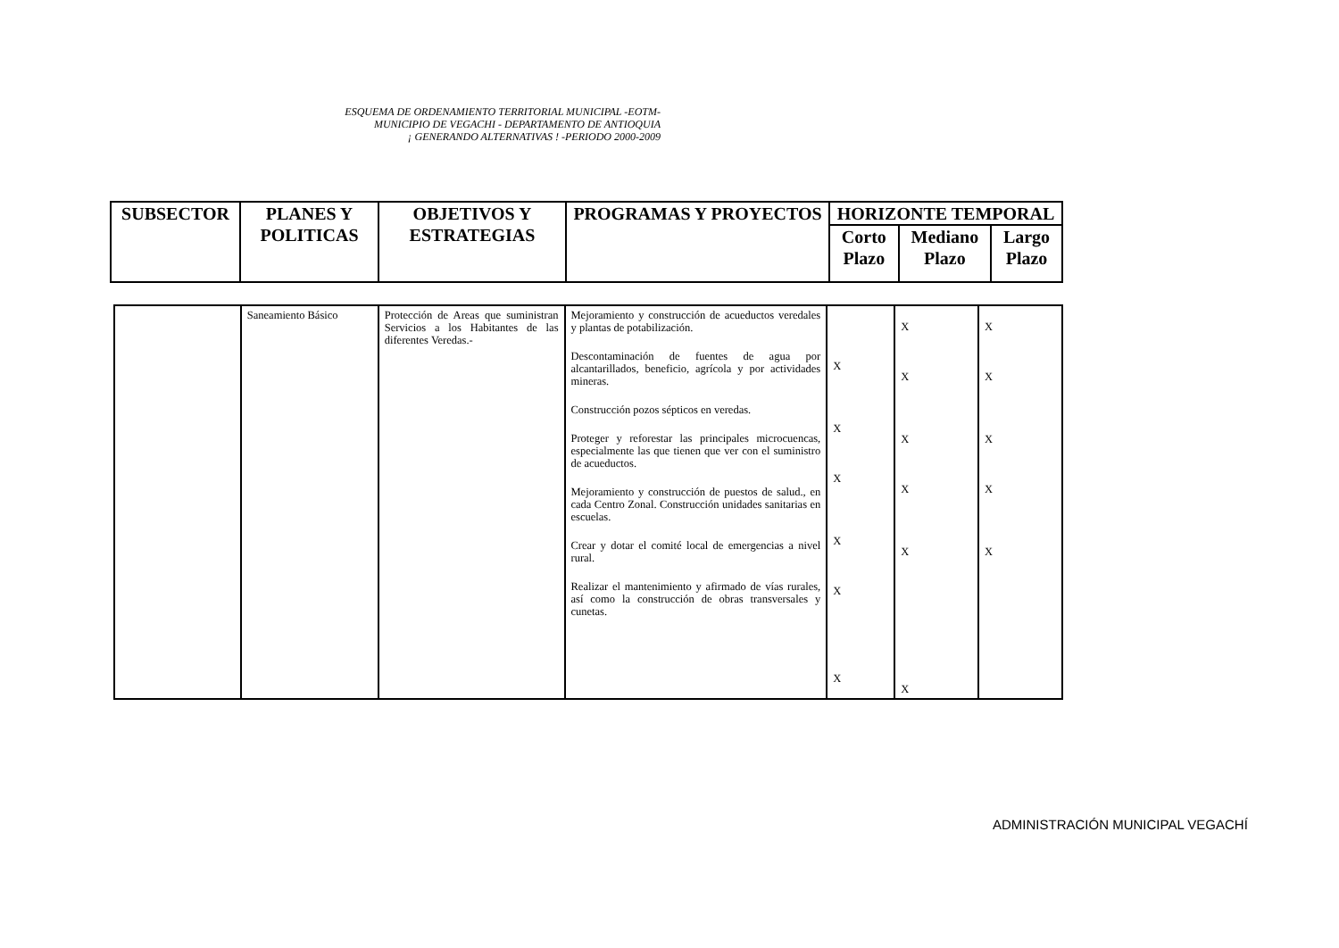ESQUEMA DE ORDENAMIENTO TERRITORIAL MUNICIPAL -EOTM-
MUNICIPIO DE VEGACHI - DEPARTAMENTO DE ANTIOQUIA
¡ GENERANDO ALTERNATIVAS ! -PERIODO 2000-2009
| SUBSECTOR | PLANES Y POLITICAS | OBJETIVOS Y ESTRATEGIAS | PROGRAMAS Y PROYECTOS | HORIZONTE TEMPORAL | | |
| --- | --- | --- | --- | --- | --- | --- |
| | | | | Corto Plazo | Mediano Plazo | Largo Plazo |
| | Saneamiento Básico | Protección de Areas que suministran Servicios a los Habitantes de las diferentes Veredas.- | Mejoramiento y construcción de acueductos veredales y plantas de potabilización. Descontaminación de fuentes de agua por alcantarillados, beneficio, agrícola y por actividades mineras. Construcción pozos sépticos en veredas. Proteger y reforestar las principales microcuencas, especialmente las que tienen que ver con el suministro de acueductos. Mejoramiento y construcción de puestos de salud., en cada Centro Zonal. Construcción unidades sanitarias en escuelas. Crear y dotar el comité local de emergencias a nivel rural. Realizar el mantenimiento y afirmado de vías rurales, así como la construcción de obras transversales y cunetas. | X X X X X X | X X X X X X | X X X X X |
ADMINISTRACIÓN MUNICIPAL VEGACHÍ